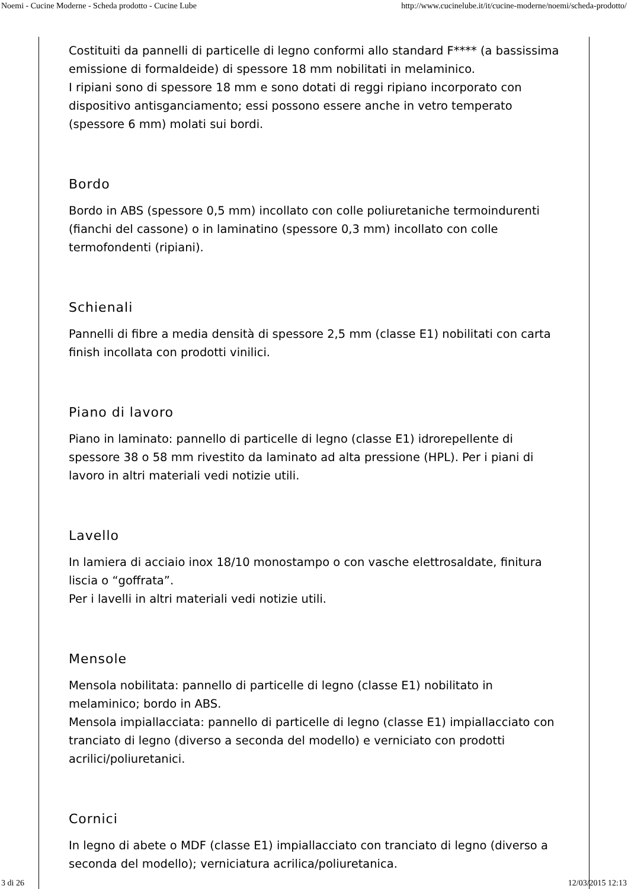Noemi - Cucine Moderne - Scheda prodotto - Cucine Lube http://www.cucinelube.it/it/cucine-moderne/noemi/scheda-prodotto/
Costituiti da pannelli di particelle di legno conformi allo standard F**** (a bassissima emissione di formaldeide) di spessore 18 mm nobilitati in melaminico.
I ripiani sono di spessore 18 mm e sono dotati di reggi ripiano incorporato con dispositivo antisganciamento; essi possono essere anche in vetro temperato (spessore 6 mm) molati sui bordi.
Bordo
Bordo in ABS (spessore 0,5 mm) incollato con colle poliuretaniche termoindurenti (fianchi del cassone) o in laminatino (spessore 0,3 mm) incollato con colle termofondenti (ripiani).
Schienali
Pannelli di fibre a media densità di spessore 2,5 mm (classe E1) nobilitati con carta finish incollata con prodotti vinilici.
Piano di lavoro
Piano in laminato: pannello di particelle di legno (classe E1) idrorepellente di spessore 38 o 58 mm rivestito da laminato ad alta pressione (HPL). Per i piani di lavoro in altri materiali vedi notizie utili.
Lavello
In lamiera di acciaio inox 18/10 monostampo o con vasche elettrosaldate, finitura liscia o “goffrata”.
Per i lavelli in altri materiali vedi notizie utili.
Mensole
Mensola nobilitata: pannello di particelle di legno (classe E1) nobilitato in melaminico; bordo in ABS.
Mensola impiallacciata: pannello di particelle di legno (classe E1) impiallacciato con tranciato di legno (diverso a seconda del modello) e verniciato con prodotti acrilici/poliuretanici.
Cornici
In legno di abete o MDF (classe E1) impiallacciato con tranciato di legno (diverso a seconda del modello); verniciatura acrilica/poliuretanica.
3 di 26 12/03/2015 12:13